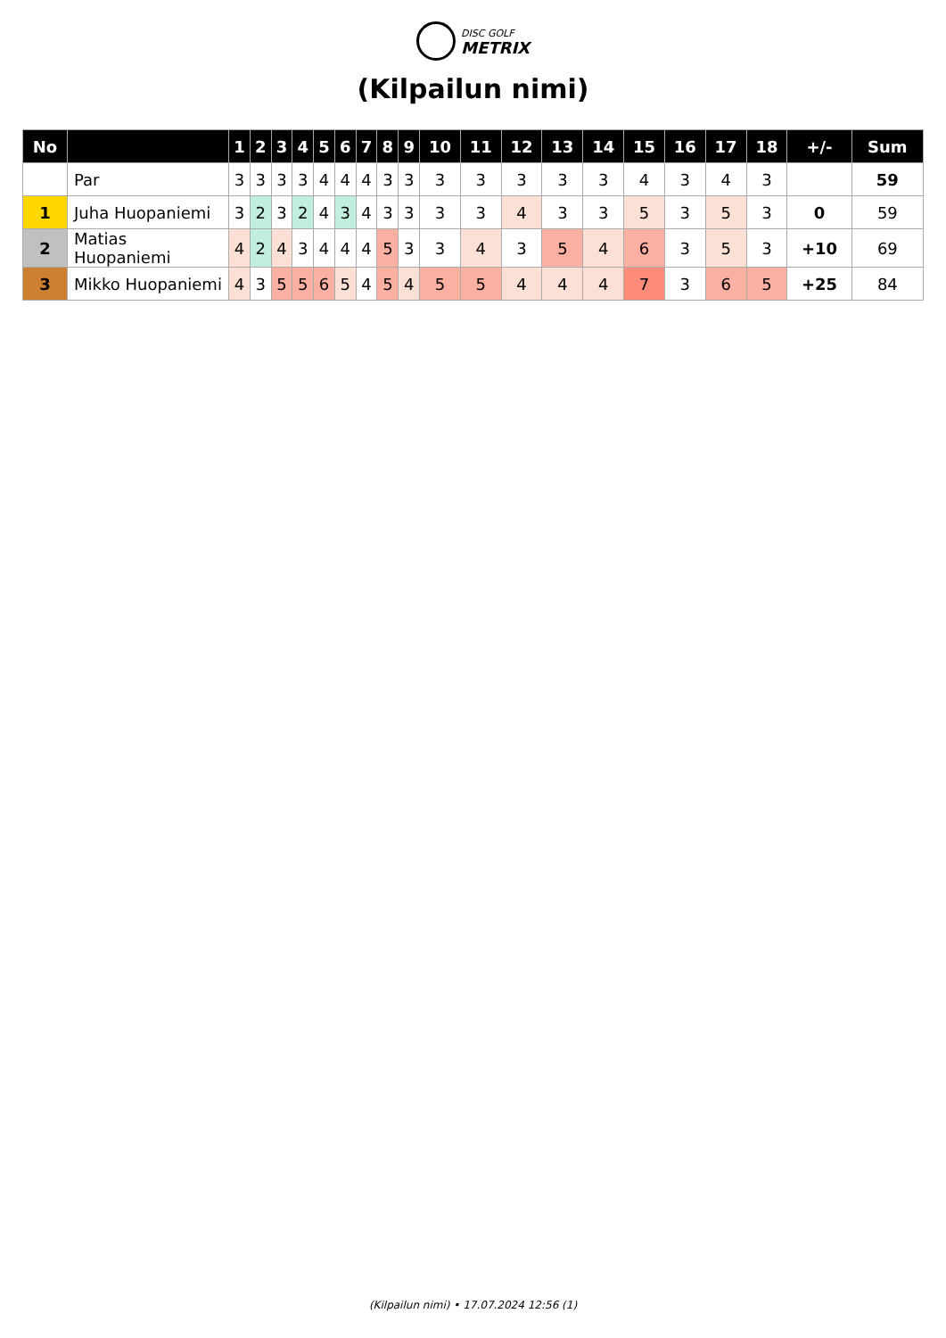DISC GOLF
METRIX
(Kilpailun nimi)
| No | | 1 | 2 | 3 | 4 | 5 | 6 | 7 | 8 | 9 | 10 | 11 | 12 | 13 | 14 | 15 | 16 | 17 | 18 | +/- | Sum |
| --- | --- | --- | --- | --- | --- | --- | --- | --- | --- | --- | --- | --- | --- | --- | --- | --- | --- | --- | --- | --- | --- |
| | Par | 3 | 3 | 3 | 3 | 4 | 4 | 4 | 3 | 3 | 3 | 3 | 3 | 3 | 3 | 4 | 3 | 4 | 3 | | 59 |
| 1 | Juha Huopaniemi | 3 | 2 | 3 | 2 | 4 | 3 | 4 | 3 | 3 | 3 | 3 | 4 | 3 | 3 | 5 | 3 | 5 | 3 | 0 | 59 |
| 2 | Matias Huopaniemi | 4 | 2 | 4 | 3 | 4 | 4 | 4 | 5 | 3 | 3 | 4 | 3 | 5 | 4 | 6 | 3 | 5 | 3 | +10 | 69 |
| 3 | Mikko Huopaniemi | 4 | 3 | 5 | 5 | 6 | 5 | 4 | 5 | 4 | 5 | 5 | 4 | 4 | 4 | 7 | 3 | 6 | 5 | +25 | 84 |
(Kilpailun nimi) • 17.07.2024 12:56 (1)